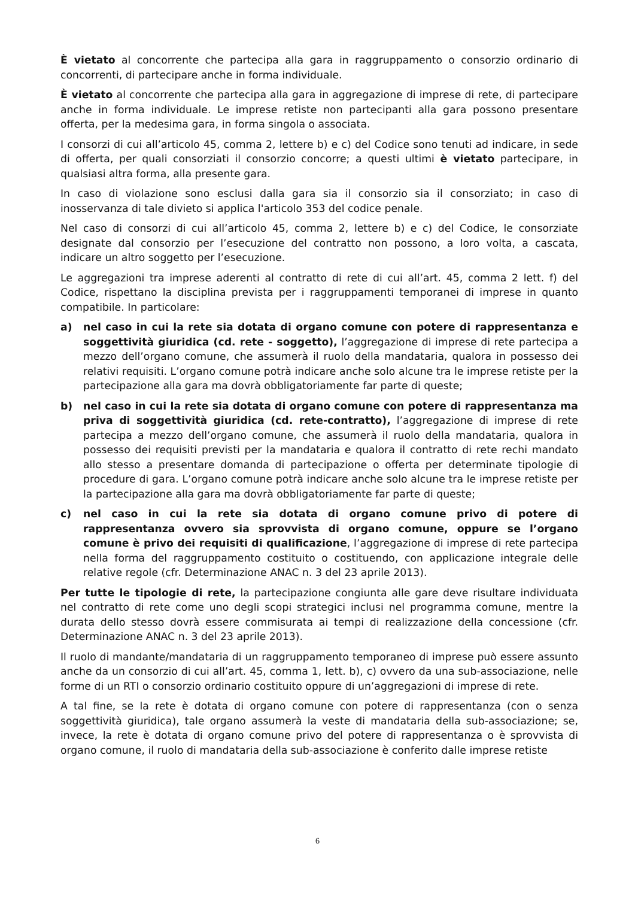È vietato al concorrente che partecipa alla gara in raggruppamento o consorzio ordinario di concorrenti, di partecipare anche in forma individuale.
È vietato al concorrente che partecipa alla gara in aggregazione di imprese di rete, di partecipare anche in forma individuale. Le imprese retiste non partecipanti alla gara possono presentare offerta, per la medesima gara, in forma singola o associata.
I consorzi di cui all’articolo 45, comma 2, lettere b) e c) del Codice sono tenuti ad indicare, in sede di offerta, per quali consorziati il consorzio concorre; a questi ultimi è vietato partecipare, in qualsiasi altra forma, alla presente gara.
In caso di violazione sono esclusi dalla gara sia il consorzio sia il consorziato; in caso di inosservanza di tale divieto si applica l'articolo 353 del codice penale.
Nel caso di consorzi di cui all’articolo 45, comma 2, lettere b) e c) del Codice, le consorziate designate dal consorzio per l’esecuzione del contratto non possono, a loro volta, a cascata, indicare un altro soggetto per l’esecuzione.
Le aggregazioni tra imprese aderenti al contratto di rete di cui all’art. 45, comma 2 lett. f) del Codice, rispettano la disciplina prevista per i raggruppamenti temporanei di imprese in quanto compatibile. In particolare:
a) nel caso in cui la rete sia dotata di organo comune con potere di rappresentanza e soggettività giuridica (cd. rete - soggetto), l’aggregazione di imprese di rete partecipa a mezzo dell’organo comune, che assumerà il ruolo della mandataria, qualora in possesso dei relativi requisiti. L’organo comune potrà indicare anche solo alcune tra le imprese retiste per la partecipazione alla gara ma dovrà obbligatoriamente far parte di queste;
b) nel caso in cui la rete sia dotata di organo comune con potere di rappresentanza ma priva di soggettività giuridica (cd. rete-contratto), l’aggregazione di imprese di rete partecipa a mezzo dell’organo comune, che assumerà il ruolo della mandataria, qualora in possesso dei requisiti previsti per la mandataria e qualora il contratto di rete rechi mandato allo stesso a presentare domanda di partecipazione o offerta per determinate tipologie di procedure di gara. L’organo comune potrà indicare anche solo alcune tra le imprese retiste per la partecipazione alla gara ma dovrà obbligatoriamente far parte di queste;
c) nel caso in cui la rete sia dotata di organo comune privo di potere di rappresentanza ovvero sia sprovvista di organo comune, oppure se l’organo comune è privo dei requisiti di qualificazione, l’aggregazione di imprese di rete partecipa nella forma del raggruppamento costituito o costituendo, con applicazione integrale delle relative regole (cfr. Determinazione ANAC n. 3 del 23 aprile 2013).
Per tutte le tipologie di rete, la partecipazione congiunta alle gare deve risultare individuata nel contratto di rete come uno degli scopi strategici inclusi nel programma comune, mentre la durata dello stesso dovrà essere commisurata ai tempi di realizzazione della concessione (cfr. Determinazione ANAC n. 3 del 23 aprile 2013).
Il ruolo di mandante/mandataria di un raggruppamento temporaneo di imprese può essere assunto anche da un consorzio di cui all’art. 45, comma 1, lett. b), c) ovvero da una sub-associazione, nelle forme di un RTI o consorzio ordinario costituito oppure di un’aggregazioni di imprese di rete.
A tal fine, se la rete è dotata di organo comune con potere di rappresentanza (con o senza soggettività giuridica), tale organo assumerà la veste di mandataria della sub-associazione; se, invece, la rete è dotata di organo comune privo del potere di rappresentanza o è sprovvista di organo comune, il ruolo di mandataria della sub-associazione è conferito dalle imprese retiste
6